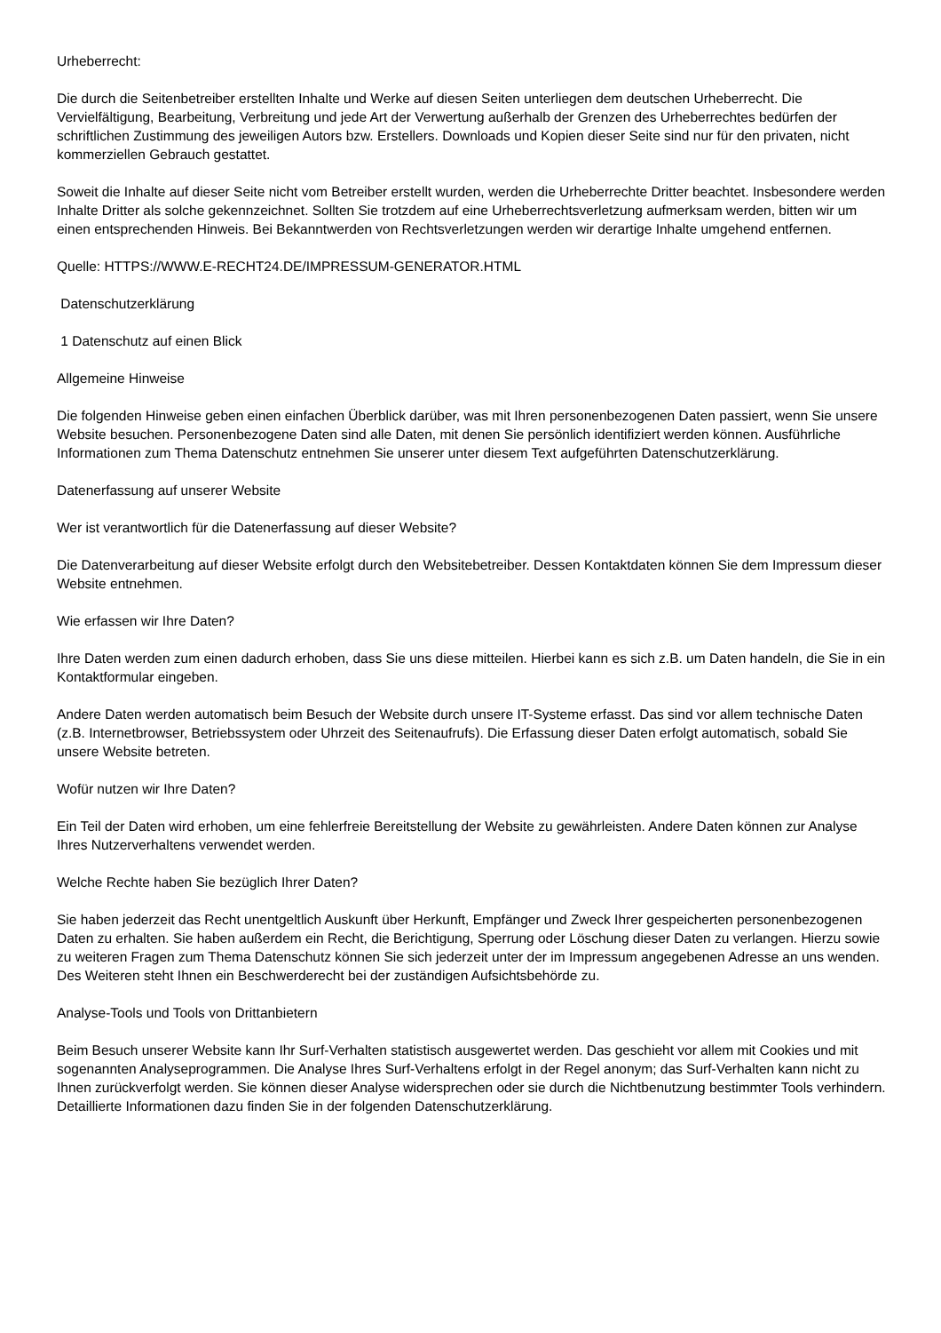Urheberrecht:
Die durch die Seitenbetreiber erstellten Inhalte und Werke auf diesen Seiten unterliegen dem deutschen Urheberrecht. Die Vervielfältigung, Bearbeitung, Verbreitung und jede Art der Verwertung außerhalb der Grenzen des Urheberrechtes bedürfen der schriftlichen Zustimmung des jeweiligen Autors bzw. Erstellers. Downloads und Kopien dieser Seite sind nur für den privaten, nicht kommerziellen Gebrauch gestattet.
Soweit die Inhalte auf dieser Seite nicht vom Betreiber erstellt wurden, werden die Urheberrechte Dritter beachtet. Insbesondere werden Inhalte Dritter als solche gekennzeichnet. Sollten Sie trotzdem auf eine Urheberrechtsverletzung aufmerksam werden, bitten wir um einen entsprechenden Hinweis. Bei Bekanntwerden von Rechtsverletzungen werden wir derartige Inhalte umgehend entfernen.
Quelle: HTTPS://WWW.E-RECHT24.DE/IMPRESSUM-GENERATOR.HTML
Datenschutzerklärung
1 Datenschutz auf einen Blick
Allgemeine Hinweise
Die folgenden Hinweise geben einen einfachen Überblick darüber, was mit Ihren personenbezogenen Daten passiert, wenn Sie unsere Website besuchen. Personenbezogene Daten sind alle Daten, mit denen Sie persönlich identifiziert werden können. Ausführliche Informationen zum Thema Datenschutz entnehmen Sie unserer unter diesem Text aufgeführten Datenschutzerklärung.
Datenerfassung auf unserer Website
Wer ist verantwortlich für die Datenerfassung auf dieser Website?
Die Datenverarbeitung auf dieser Website erfolgt durch den Websitebetreiber. Dessen Kontaktdaten können Sie dem Impressum dieser Website entnehmen.
Wie erfassen wir Ihre Daten?
Ihre Daten werden zum einen dadurch erhoben, dass Sie uns diese mitteilen. Hierbei kann es sich z.B. um Daten handeln, die Sie in ein Kontaktformular eingeben.
Andere Daten werden automatisch beim Besuch der Website durch unsere IT-Systeme erfasst. Das sind vor allem technische Daten (z.B. Internetbrowser, Betriebssystem oder Uhrzeit des Seitenaufrufs). Die Erfassung dieser Daten erfolgt automatisch, sobald Sie unsere Website betreten.
Wofür nutzen wir Ihre Daten?
Ein Teil der Daten wird erhoben, um eine fehlerfreie Bereitstellung der Website zu gewährleisten. Andere Daten können zur Analyse Ihres Nutzerverhaltens verwendet werden.
Welche Rechte haben Sie bezüglich Ihrer Daten?
Sie haben jederzeit das Recht unentgeltlich Auskunft über Herkunft, Empfänger und Zweck Ihrer gespeicherten personenbezogenen Daten zu erhalten. Sie haben außerdem ein Recht, die Berichtigung, Sperrung oder Löschung dieser Daten zu verlangen. Hierzu sowie zu weiteren Fragen zum Thema Datenschutz können Sie sich jederzeit unter der im Impressum angegebenen Adresse an uns wenden. Des Weiteren steht Ihnen ein Beschwerderecht bei der zuständigen Aufsichtsbehörde zu.
Analyse-Tools und Tools von Drittanbietern
Beim Besuch unserer Website kann Ihr Surf-Verhalten statistisch ausgewertet werden. Das geschieht vor allem mit Cookies und mit sogenannten Analyseprogrammen. Die Analyse Ihres Surf-Verhaltens erfolgt in der Regel anonym; das Surf-Verhalten kann nicht zu Ihnen zurückverfolgt werden. Sie können dieser Analyse widersprechen oder sie durch die Nichtbenutzung bestimmter Tools verhindern. Detaillierte Informationen dazu finden Sie in der folgenden Datenschutzerklärung.